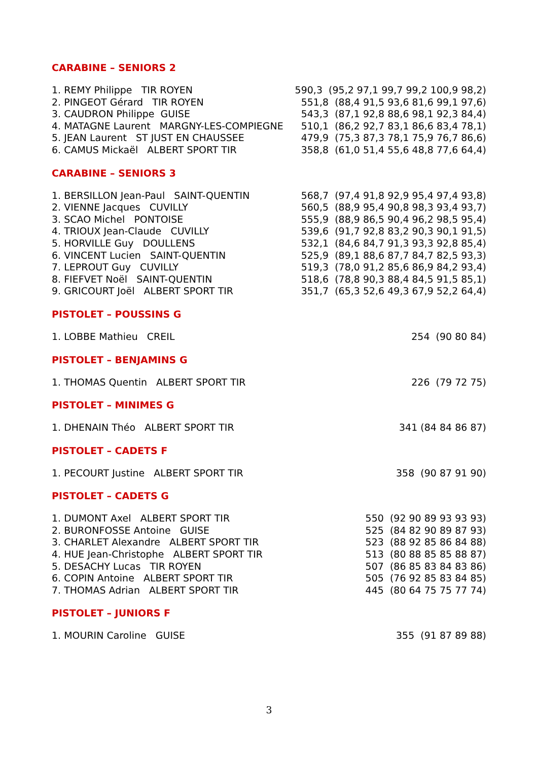CARABINE – SENIORS 2
| 1. REMY Philippe TIR ROYEN | 590,3 (95,2 97,1 99,7 99,2 100,9 98,2) |
| 2. PINGEOT Gérard TIR ROYEN | 551,8 (88,4 91,5 93,6 81,6 99,1 97,6) |
| 3. CAUDRON Philippe GUISE | 543,3 (87,1 92,8 88,6 98,1 92,3 84,4) |
| 4. MATAGNE Laurent MARGNY-LES-COMPIEGNE | 510,1 (86,2 92,7 83,1 86,6 83,4 78,1) |
| 5. JEAN Laurent ST JUST EN CHAUSSEE | 479,9 (75,3 87,3 78,1 75,9 76,7 86,6) |
| 6. CAMUS Mickaël ALBERT SPORT TIR | 358,8 (61,0 51,4 55,6 48,8 77,6 64,4) |
CARABINE – SENIORS 3
| 1. BERSILLON Jean-Paul SAINT-QUENTIN | 568,7 (97,4 91,8 92,9 95,4 97,4 93,8) |
| 2. VIENNE Jacques CUVILLY | 560,5 (88,9 95,4 90,8 98,3 93,4 93,7) |
| 3. SCAO Michel PONTOISE | 555,9 (88,9 86,5 90,4 96,2 98,5 95,4) |
| 4. TRIOUX Jean-Claude CUVILLY | 539,6 (91,7 92,8 83,2 90,3 90,1 91,5) |
| 5. HORVILLE Guy DOULLENS | 532,1 (84,6 84,7 91,3 93,3 92,8 85,4) |
| 6. VINCENT Lucien SAINT-QUENTIN | 525,9 (89,1 88,6 87,7 84,7 82,5 93,3) |
| 7. LEPROUT Guy CUVILLY | 519,3 (78,0 91,2 85,6 86,9 84,2 93,4) |
| 8. FIEFVET Noël SAINT-QUENTIN | 518,6 (78,8 90,3 88,4 84,5 91,5 85,1) |
| 9. GRICOURT Joël ALBERT SPORT TIR | 351,7 (65,3 52,6 49,3 67,9 52,2 64,4) |
PISTOLET – POUSSINS G
| 1. LOBBE Mathieu CREIL | 254 (90 80 84) |
PISTOLET – BENJAMINS G
| 1. THOMAS Quentin ALBERT SPORT TIR | 226 (79 72 75) |
PISTOLET – MINIMES G
| 1. DHENAIN Théo ALBERT SPORT TIR | 341 (84 84 86 87) |
PISTOLET – CADETS F
| 1. PECOURT Justine ALBERT SPORT TIR | 358 (90 87 91 90) |
PISTOLET – CADETS G
| 1. DUMONT Axel ALBERT SPORT TIR | 550 (92 90 89 93 93 93) |
| 2. BURONFOSSE Antoine GUISE | 525 (84 82 90 89 87 93) |
| 3. CHARLET Alexandre ALBERT SPORT TIR | 523 (88 92 85 86 84 88) |
| 4. HUE Jean-Christophe ALBERT SPORT TIR | 513 (80 88 85 85 88 87) |
| 5. DESACHY Lucas TIR ROYEN | 507 (86 85 83 84 83 86) |
| 6. COPIN Antoine ALBERT SPORT TIR | 505 (76 92 85 83 84 85) |
| 7. THOMAS Adrian ALBERT SPORT TIR | 445 (80 64 75 75 77 74) |
PISTOLET – JUNIORS F
| 1. MOURIN Caroline GUISE | 355 (91 87 89 88) |
3